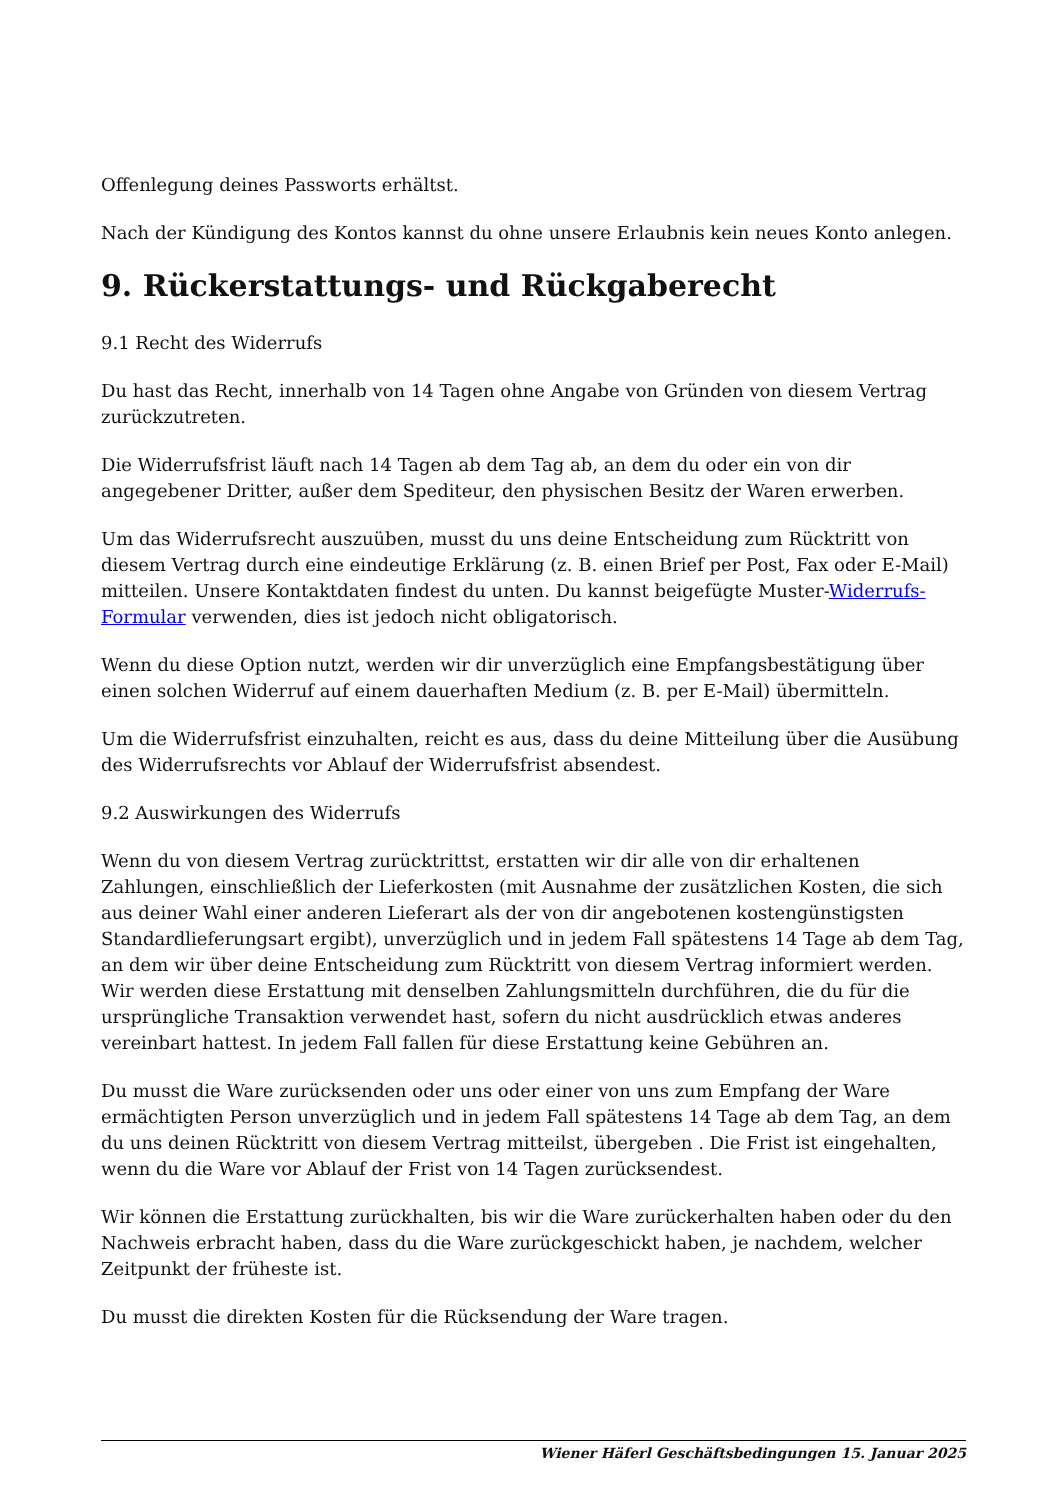Offenlegung deines Passworts erhältst.
Nach der Kündigung des Kontos kannst du ohne unsere Erlaubnis kein neues Konto anlegen.
9. Rückerstattungs- und Rückgaberecht
9.1 Recht des Widerrufs
Du hast das Recht, innerhalb von 14 Tagen ohne Angabe von Gründen von diesem Vertrag zurückzutreten.
Die Widerrufsfrist läuft nach 14 Tagen ab dem Tag ab, an dem du oder ein von dir angegebener Dritter, außer dem Spediteur, den physischen Besitz der Waren erwerben.
Um das Widerrufsrecht auszuüben, musst du uns deine Entscheidung zum Rücktritt von diesem Vertrag durch eine eindeutige Erklärung (z. B. einen Brief per Post, Fax oder E-Mail) mitteilen. Unsere Kontaktdaten findest du unten. Du kannst beigefügte Muster-Widerrufs-Formular verwenden, dies ist jedoch nicht obligatorisch.
Wenn du diese Option nutzt, werden wir dir unverzüglich eine Empfangsbestätigung über einen solchen Widerruf auf einem dauerhaften Medium (z. B. per E-Mail) übermitteln.
Um die Widerrufsfrist einzuhalten, reicht es aus, dass du deine Mitteilung über die Ausübung des Widerrufsrechts vor Ablauf der Widerrufsfrist absendest.
9.2 Auswirkungen des Widerrufs
Wenn du von diesem Vertrag zurücktrittst, erstatten wir dir alle von dir erhaltenen Zahlungen, einschließlich der Lieferkosten (mit Ausnahme der zusätzlichen Kosten, die sich aus deiner Wahl einer anderen Lieferart als der von dir angebotenen kostengünstigsten Standardlieferungsart ergibt), unverzüglich und in jedem Fall spätestens 14 Tage ab dem Tag, an dem wir über deine Entscheidung zum Rücktritt von diesem Vertrag informiert werden. Wir werden diese Erstattung mit denselben Zahlungsmitteln durchführen, die du für die ursprüngliche Transaktion verwendet hast, sofern du nicht ausdrücklich etwas anderes vereinbart hattest. In jedem Fall fallen für diese Erstattung keine Gebühren an.
Du musst die Ware zurücksenden oder uns oder einer von uns zum Empfang der Ware ermächtigten Person unverzüglich und in jedem Fall spätestens 14 Tage ab dem Tag, an dem du uns deinen Rücktritt von diesem Vertrag mitteilst, übergeben . Die Frist ist eingehalten, wenn du die Ware vor Ablauf der Frist von 14 Tagen zurücksendest.
Wir können die Erstattung zurückhalten, bis wir die Ware zurückerhalten haben oder du den Nachweis erbracht haben, dass du die Ware zurückgeschickt haben, je nachdem, welcher Zeitpunkt der früheste ist.
Du musst die direkten Kosten für die Rücksendung der Ware tragen.
Wiener Häferl Geschäftsbedingungen 15. Januar 2025